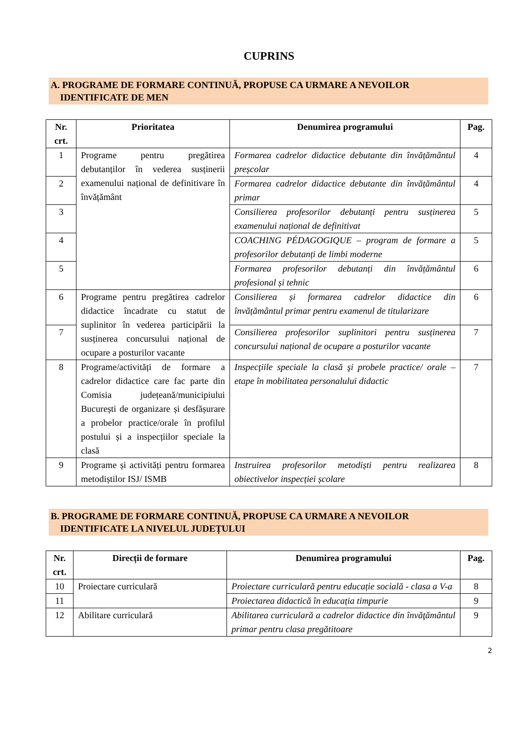CUPRINS
A. PROGRAME DE FORMARE CONTINUĂ, PROPUSE CA URMARE A NEVOILOR
IDENTIFICATE DE MEN
| Nr. crt. | Prioritatea | Denumirea programului | Pag. |
| --- | --- | --- | --- |
| 1 | Programe pentru pregătirea debutanților în vederea susținerii examenului național de definitivare în învățământ | Formarea cadrelor didactice debutante din învățământul preșcolar | 4 |
| 2 | | Formarea cadrelor didactice debutante din învățământul primar | 4 |
| 3 | | Consilierea profesorilor debutanți pentru susținerea examenului național de definitivat | 5 |
| 4 | | COACHING PÉDAGOGIQUE – program de formare a profesorilor debutanți de limbi moderne | 5 |
| 5 | | Formarea profesorilor debutanți din învățământul profesional și tehnic | 6 |
| 6 | Programe pentru pregătirea cadrelor didactice încadrate cu statut de suplinitor în vederea participării la susținerea concursului național de ocupare a posturilor vacante | Consilierea și formarea cadrelor didactice din învățământul primar pentru examenul de titularizare | 6 |
| 7 | | Consilierea profesorilor suplinitori pentru susținerea concursului național de ocupare a posturilor vacante | 7 |
| 8 | Programe/activități de formare a cadrelor didactice care fac parte din Comisia județeană/municipiului București de organizare și desfășurare a probelor practice/orale în profilul postului și a inspecțiilor speciale la clasă | Inspecţiile speciale la clasă şi probele practice/ orale – etape în mobilitatea personalului didactic | 7 |
| 9 | Programe și activități pentru formarea metodiștilor ISJ/ ISMB | Instruirea profesorilor metodiști pentru realizarea obiectivelor inspecției școlare | 8 |
B. PROGRAME DE FORMARE CONTINUĂ, PROPUSE CA URMARE A NEVOILOR
IDENTIFICATE LA NIVELUL JUDEȚULUI
| Nr. crt. | Direcții de formare | Denumirea programului | Pag. |
| --- | --- | --- | --- |
| 10 | Proiectare curriculară | Proiectare curriculară pentru educație socială - clasa a V-a | 8 |
| 11 | | Proiectarea didactică în educația timpurie | 9 |
| 12 | Abilitare curriculară | Abilitarea curriculară a cadrelor didactice din învăţământul primar pentru clasa pregătitoare | 9 |
2